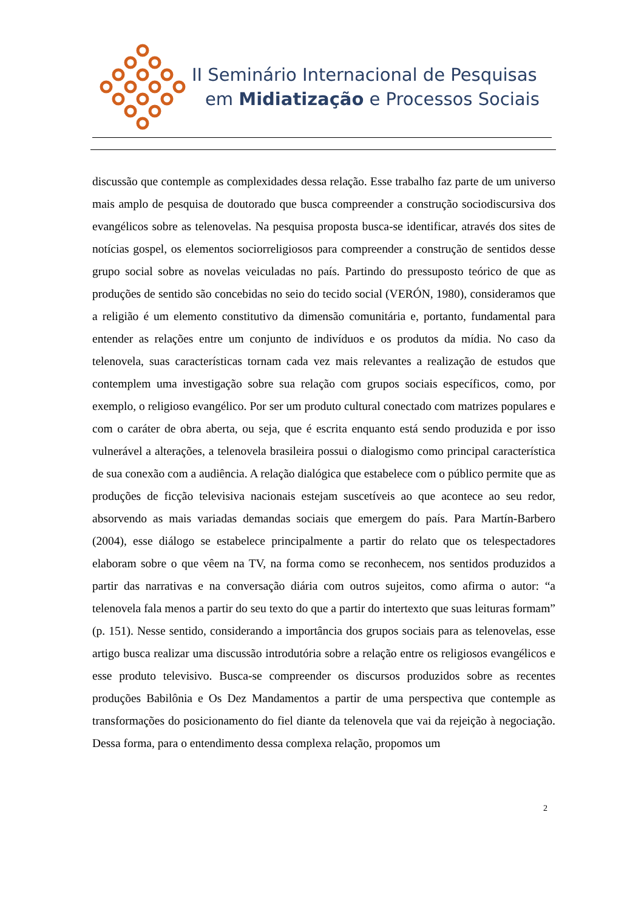II Seminário Internacional de Pesquisas
em Midiatização e Processos Sociais
discussão que contemple as complexidades dessa relação. Esse trabalho faz parte de um universo mais amplo de pesquisa de doutorado que busca compreender a construção sociodiscursiva dos evangélicos sobre as telenovelas. Na pesquisa proposta busca-se identificar, através dos sites de notícias gospel, os elementos sociorreligiosos para compreender a construção de sentidos desse grupo social sobre as novelas veiculadas no país. Partindo do pressuposto teórico de que as produções de sentido são concebidas no seio do tecido social (VERÓN, 1980), consideramos que a religião é um elemento constitutivo da dimensão comunitária e, portanto, fundamental para entender as relações entre um conjunto de indivíduos e os produtos da mídia. No caso da telenovela, suas características tornam cada vez mais relevantes a realização de estudos que contemplem uma investigação sobre sua relação com grupos sociais específicos, como, por exemplo, o religioso evangélico. Por ser um produto cultural conectado com matrizes populares e com o caráter de obra aberta, ou seja, que é escrita enquanto está sendo produzida e por isso vulnerável a alterações, a telenovela brasileira possui o dialogismo como principal característica de sua conexão com a audiência. A relação dialógica que estabelece com o público permite que as produções de ficção televisiva nacionais estejam suscetíveis ao que acontece ao seu redor, absorvendo as mais variadas demandas sociais que emergem do país. Para Martín-Barbero (2004), esse diálogo se estabelece principalmente a partir do relato que os telespectadores elaboram sobre o que vêem na TV, na forma como se reconhecem, nos sentidos produzidos a partir das narrativas e na conversação diária com outros sujeitos, como afirma o autor: “a telenovela fala menos a partir do seu texto do que a partir do intertexto que suas leituras formam” (p. 151). Nesse sentido, considerando a importância dos grupos sociais para as telenovelas, esse artigo busca realizar uma discussão introdutória sobre a relação entre os religiosos evangélicos e esse produto televisivo. Busca-se compreender os discursos produzidos sobre as recentes produções Babilônia e Os Dez Mandamentos a partir de uma perspectiva que contemple as transformações do posicionamento do fiel diante da telenovela que vai da rejeição à negociação. Dessa forma, para o entendimento dessa complexa relação, propomos um
2